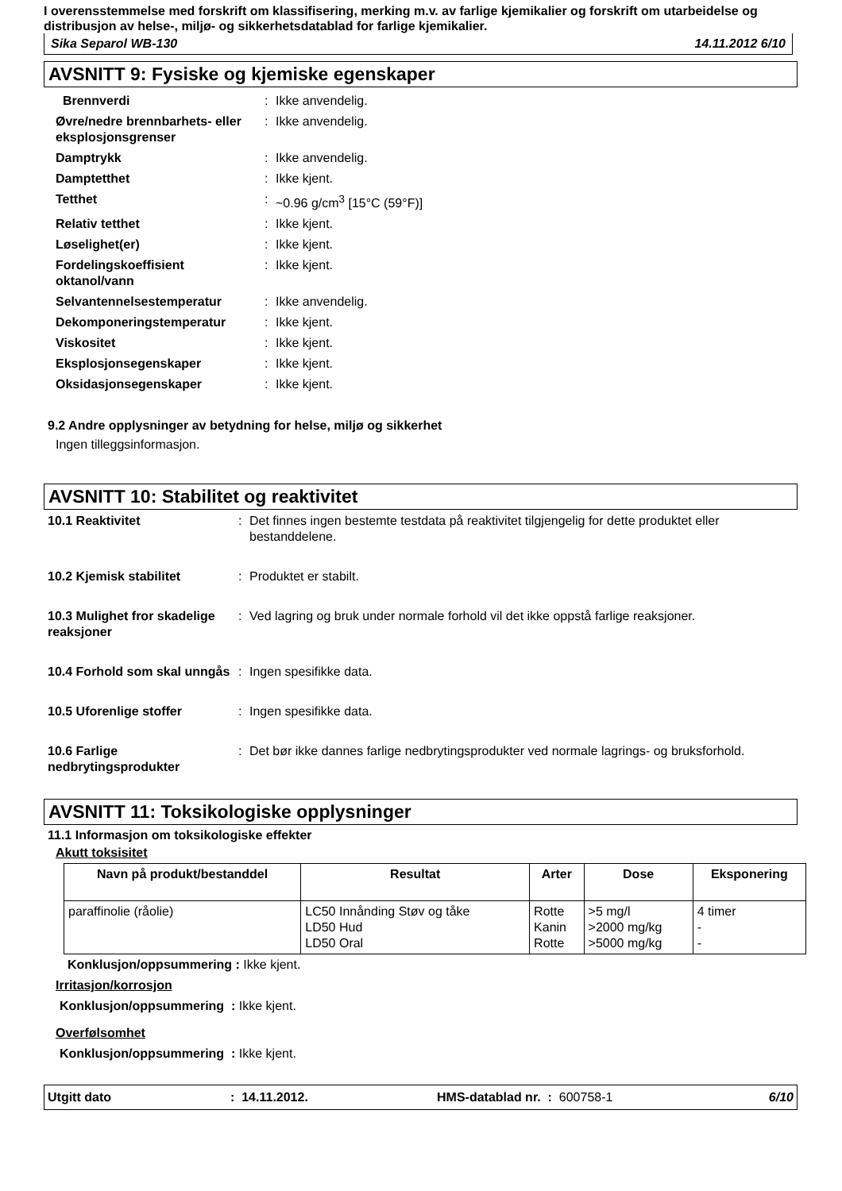I overensstemmelse med forskrift om klassifisering, merking m.v. av farlige kjemikalier og forskrift om utarbeidelse og distribusjon av helse-, miljø- og sikkerhetsdatablad for farlige kjemikalier.
Sika Separol WB-130 14.11.2012 6/10
AVSNITT 9: Fysiske og kjemiske egenskaper
Brennverdi
:
Ikke anvendelig.
Øvre/nedre brennbarhets- eller eksplosjonsgrenser
:
Ikke anvendelig.
Damptrykk
:
Ikke anvendelig.
Damptetthet
:
Ikke kjent.
Tetthet
:
~0.96 g/cm<sup>3</sup> [15°C (59°F)]
Relativ tetthet
:
Ikke kjent.
Løselighet(er)
:
Ikke kjent.
Fordelingskoeffisient oktanol/vann
:
Ikke kjent.
Selvantennelsestemperatur
:
Ikke anvendelig.
Dekomponeringstemperatur
:
Ikke kjent.
Viskositet
:
Ikke kjent.
Eksplosjonsegenskaper
:
Ikke kjent.
Oksidasjonsegenskaper
:
Ikke kjent.
9.2 Andre opplysninger av betydning for helse, miljø og sikkerhet
Ingen tilleggsinformasjon.
AVSNITT 10: Stabilitet og reaktivitet
10.1 Reaktivitet
:
Det finnes ingen bestemte testdata på reaktivitet tilgjengelig for dette produktet eller bestanddelene.
10.2 Kjemisk stabilitet
:
Produktet er stabilt.
10.3 Mulighet fror skadelige reaksjoner
:
Ved lagring og bruk under normale forhold vil det ikke oppstå farlige reaksjoner.
10.4 Forhold som skal unngås
:
Ingen spesifikke data.
10.5 Uforenlige stoffer
:
Ingen spesifikke data.
10.6 Farlige nedbrytingsprodukter
:
Det bør ikke dannes farlige nedbrytingsprodukter ved normale lagrings- og bruksforhold.
AVSNITT 11: Toksikologiske opplysninger
11.1 Informasjon om toksikologiske effekter
Akutt toksisitet
| Navn på produkt/bestanddel | Resultat | Arter | Dose | Eksponering |
| --- | --- | --- | --- | --- |
| paraffinolie (råolie) | LC50 Innånding Støv og tåke LD50 Hud LD50 Oral | Rotte Kanin Rotte | >5 mg/l >2000 mg/kg >5000 mg/kg | 4 timer - - |
Konklusjon/oppsummering : Ikke kjent.
Irritasjon/korrosjon
Konklusjon/oppsummering : Ikke kjent.
Overfølsomhet
Konklusjon/oppsummering : Ikke kjent.
Utgitt dato: 14.11.2012. HMS-datablad nr. : 600758-1 6/10